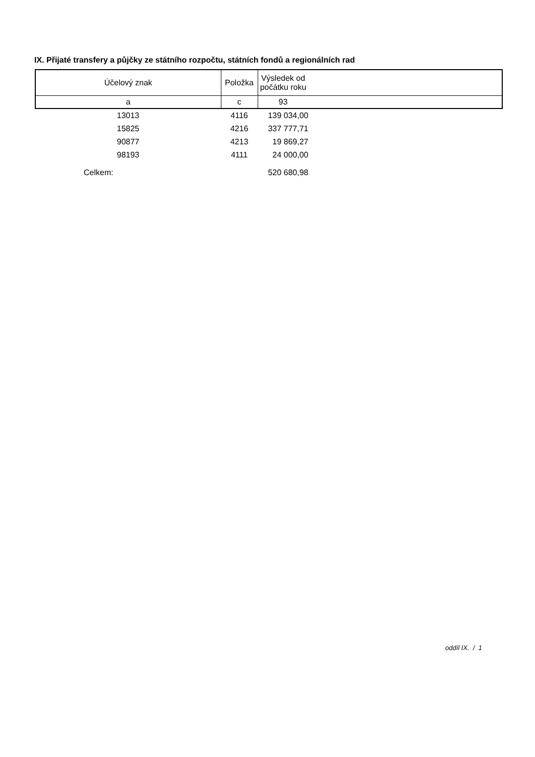IX. Přijaté transfery a půjčky ze státního rozpočtu, státních fondů a regionálních rad
| Účelový znak | Položka | Výsledek od počátku roku | |
| --- | --- | --- | --- |
| a | c | 93 | |
| 13013 | 4116 | 139 034,00 | |
| 15825 | 4216 | 337 777,71 | |
| 90877 | 4213 | 19 869,27 | |
| 98193 | 4111 | 24 000,00 | |
| Celkem: | | 520 680,98 | |
oddíl IX. / 1